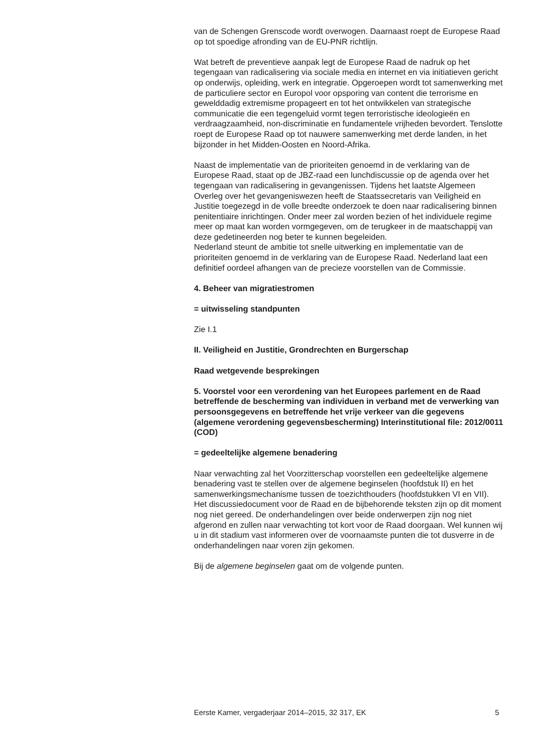van de Schengen Grenscode wordt overwogen. Daarnaast roept de Europese Raad op tot spoedige afronding van de EU-PNR richtlijn.
Wat betreft de preventieve aanpak legt de Europese Raad de nadruk op het tegengaan van radicalisering via sociale media en internet en via initiatieven gericht op onderwijs, opleiding, werk en integratie. Opgeroepen wordt tot samenwerking met de particuliere sector en Europol voor opsporing van content die terrorisme en gewelddadig extremisme propageert en tot het ontwikkelen van strategische communicatie die een tegengeluid vormt tegen terroristische ideologieën en verdraagzaamheid, non-discriminatie en fundamentele vrijheden bevordert. Tenslotte roept de Europese Raad op tot nauwere samenwerking met derde landen, in het bijzonder in het Midden-Oosten en Noord-Afrika.
Naast de implementatie van de prioriteiten genoemd in de verklaring van de Europese Raad, staat op de JBZ-raad een lunchdiscussie op de agenda over het tegengaan van radicalisering in gevangenissen. Tijdens het laatste Algemeen Overleg over het gevangeniswezen heeft de Staatssecretaris van Veiligheid en Justitie toegezegd in de volle breedte onderzoek te doen naar radicalisering binnen penitentiaire inrichtingen. Onder meer zal worden bezien of het individuele regime meer op maat kan worden vormgegeven, om de terugkeer in de maatschappij van deze gedetineerden nog beter te kunnen begeleiden.
Nederland steunt de ambitie tot snelle uitwerking en implementatie van de prioriteiten genoemd in de verklaring van de Europese Raad. Nederland laat een definitief oordeel afhangen van de precieze voorstellen van de Commissie.
4. Beheer van migratiestromen
= uitwisseling standpunten
Zie I.1
II. Veiligheid en Justitie, Grondrechten en Burgerschap
Raad wetgevende besprekingen
5. Voorstel voor een verordening van het Europees parlement en de Raad betreffende de bescherming van individuen in verband met de verwerking van persoonsgegevens en betreffende het vrije verkeer van die gegevens (algemene verordening gegevensbescherming) Interinstitutional file: 2012/0011 (COD)
= gedeeltelijke algemene benadering
Naar verwachting zal het Voorzitterschap voorstellen een gedeeltelijke algemene benadering vast te stellen over de algemene beginselen (hoofdstuk II) en het samenwerkingsmechanisme tussen de toezichthouders (hoofdstukken VI en VII).
Het discussiedocument voor de Raad en de bijbehorende teksten zijn op dit moment nog niet gereed. De onderhandelingen over beide onderwerpen zijn nog niet afgerond en zullen naar verwachting tot kort voor de Raad doorgaan. Wel kunnen wij u in dit stadium vast informeren over de voornaamste punten die tot dusverre in de onderhandelingen naar voren zijn gekomen.
Bij de algemene beginselen gaat om de volgende punten.
Eerste Kamer, vergaderjaar 2014–2015, 32 317, EK 5